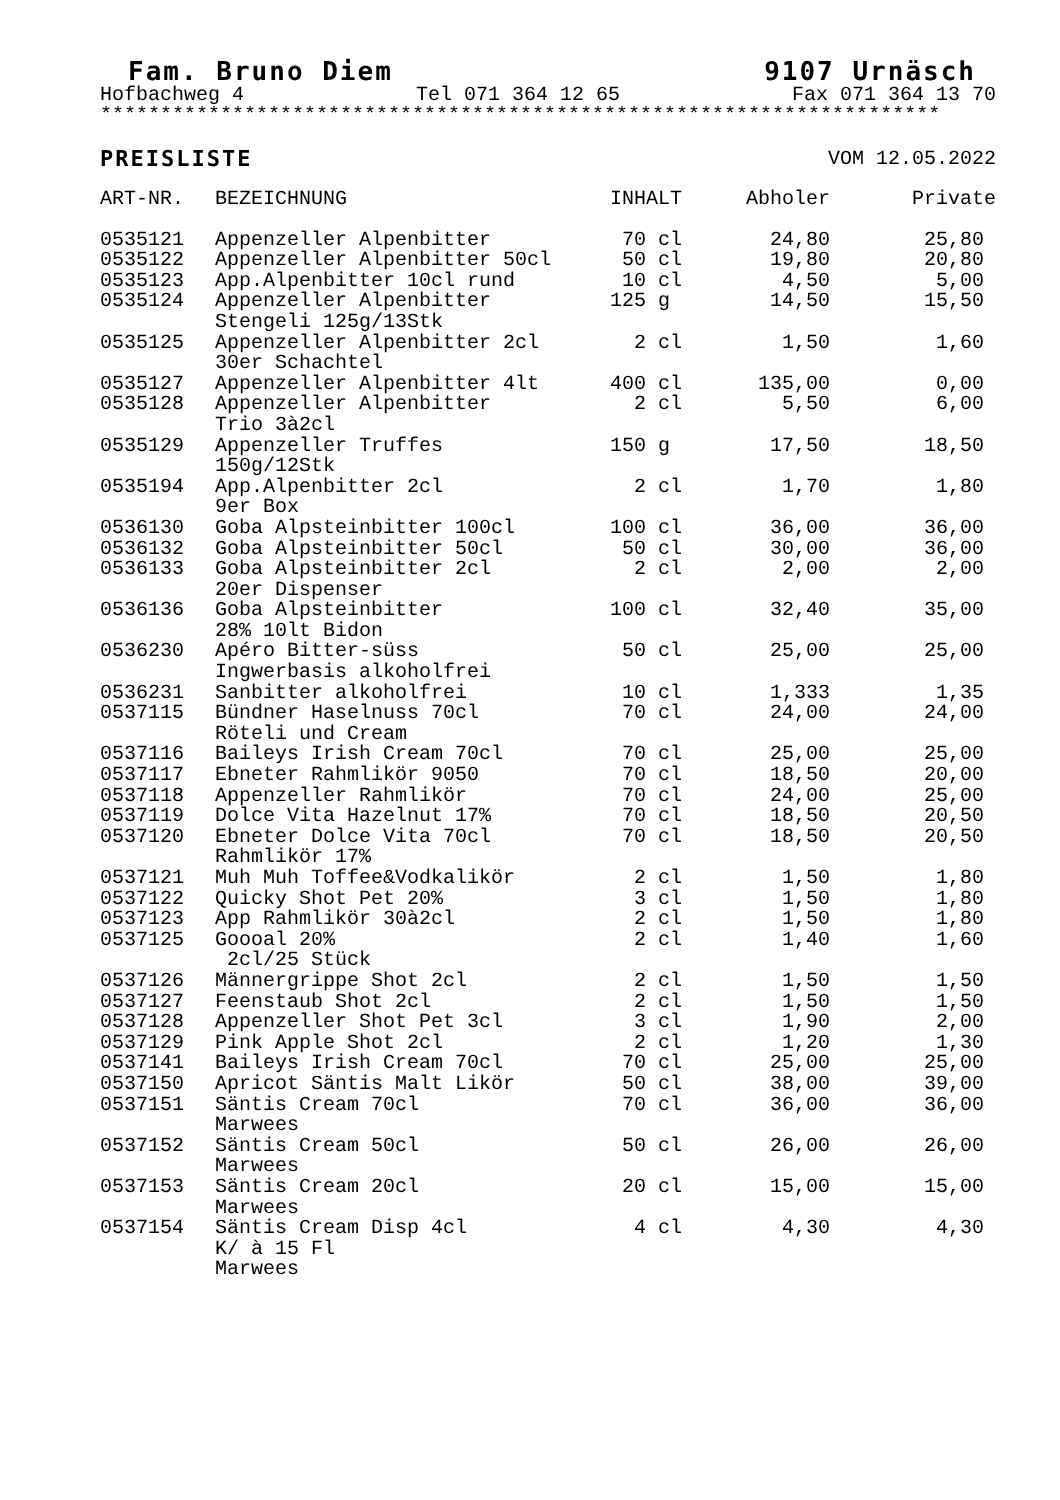Fam. Bruno Diem 9107 Urnäsch
Hofbachweg 4 Tel 071 364 12 65 Fax 071 364 13 70
**********************************************************************
PREISLISTE VOM 12.05.2022
| ART-NR. | BEZEICHNUNG | INHALT | Abholer | Private |
| --- | --- | --- | --- | --- |
| 0535121 | Appenzeller Alpenbitter | 70 cl | 24,80 | 25,80 |
| 0535122 | Appenzeller Alpenbitter 50cl | 50 cl | 19,80 | 20,80 |
| 0535123 | App.Alpenbitter 10cl rund | 10 cl | 4,50 | 5,00 |
| 0535124 | Appenzeller Alpenbitter Stengeli 125g/13Stk | 125 g | 14,50 | 15,50 |
| 0535125 | Appenzeller Alpenbitter 2cl 30er Schachtel | 2 cl | 1,50 | 1,60 |
| 0535127 | Appenzeller Alpenbitter 4lt | 400 cl | 135,00 | 0,00 |
| 0535128 | Appenzeller Alpenbitter Trio 3à2cl | 2 cl | 5,50 | 6,00 |
| 0535129 | Appenzeller Truffes 150g/12Stk | 150 g | 17,50 | 18,50 |
| 0535194 | App.Alpenbitter 2cl 9er Box | 2 cl | 1,70 | 1,80 |
| 0536130 | Goba Alpsteinbitter 100cl | 100 cl | 36,00 | 36,00 |
| 0536132 | Goba Alpsteinbitter 50cl | 50 cl | 30,00 | 36,00 |
| 0536133 | Goba Alpsteinbitter 2cl 20er Dispenser | 2 cl | 2,00 | 2,00 |
| 0536136 | Goba Alpsteinbitter 28% 10lt Bidon | 100 cl | 32,40 | 35,00 |
| 0536230 | Apéro Bitter-süss Ingwerbasis alkoholfrei | 50 cl | 25,00 | 25,00 |
| 0536231 | Sanbitter alkoholfrei | 10 cl | 1,333 | 1,35 |
| 0537115 | Bündner Haselnuss 70cl Röteli und Cream | 70 cl | 24,00 | 24,00 |
| 0537116 | Baileys Irish Cream 70cl | 70 cl | 25,00 | 25,00 |
| 0537117 | Ebneter Rahmlikör 9050 | 70 cl | 18,50 | 20,00 |
| 0537118 | Appenzeller Rahmlikör | 70 cl | 24,00 | 25,00 |
| 0537119 | Dolce Vita Hazelnut 17% | 70 cl | 18,50 | 20,50 |
| 0537120 | Ebneter Dolce Vita 70cl Rahmlikör 17% | 70 cl | 18,50 | 20,50 |
| 0537121 | Muh Muh Toffee&Vodkalikör | 2 cl | 1,50 | 1,80 |
| 0537122 | Quicky Shot Pet 20% | 3 cl | 1,50 | 1,80 |
| 0537123 | App Rahmlikör 30à2cl | 2 cl | 1,50 | 1,80 |
| 0537125 | Goooal 20% 2cl/25 Stück | 2 cl | 1,40 | 1,60 |
| 0537126 | Männergrippe Shot 2cl | 2 cl | 1,50 | 1,50 |
| 0537127 | Feenstaub Shot 2cl | 2 cl | 1,50 | 1,50 |
| 0537128 | Appenzeller Shot Pet 3cl | 3 cl | 1,90 | 2,00 |
| 0537129 | Pink Apple Shot 2cl | 2 cl | 1,20 | 1,30 |
| 0537141 | Baileys Irish Cream 70cl | 70 cl | 25,00 | 25,00 |
| 0537150 | Apricot Säntis Malt Likör | 50 cl | 38,00 | 39,00 |
| 0537151 | Säntis Cream 70cl Marwees | 70 cl | 36,00 | 36,00 |
| 0537152 | Säntis Cream 50cl Marwees | 50 cl | 26,00 | 26,00 |
| 0537153 | Säntis Cream 20cl Marwees | 20 cl | 15,00 | 15,00 |
| 0537154 | Säntis Cream Disp 4cl K/ à 15 Fl Marwees | 4 cl | 4,30 | 4,30 |